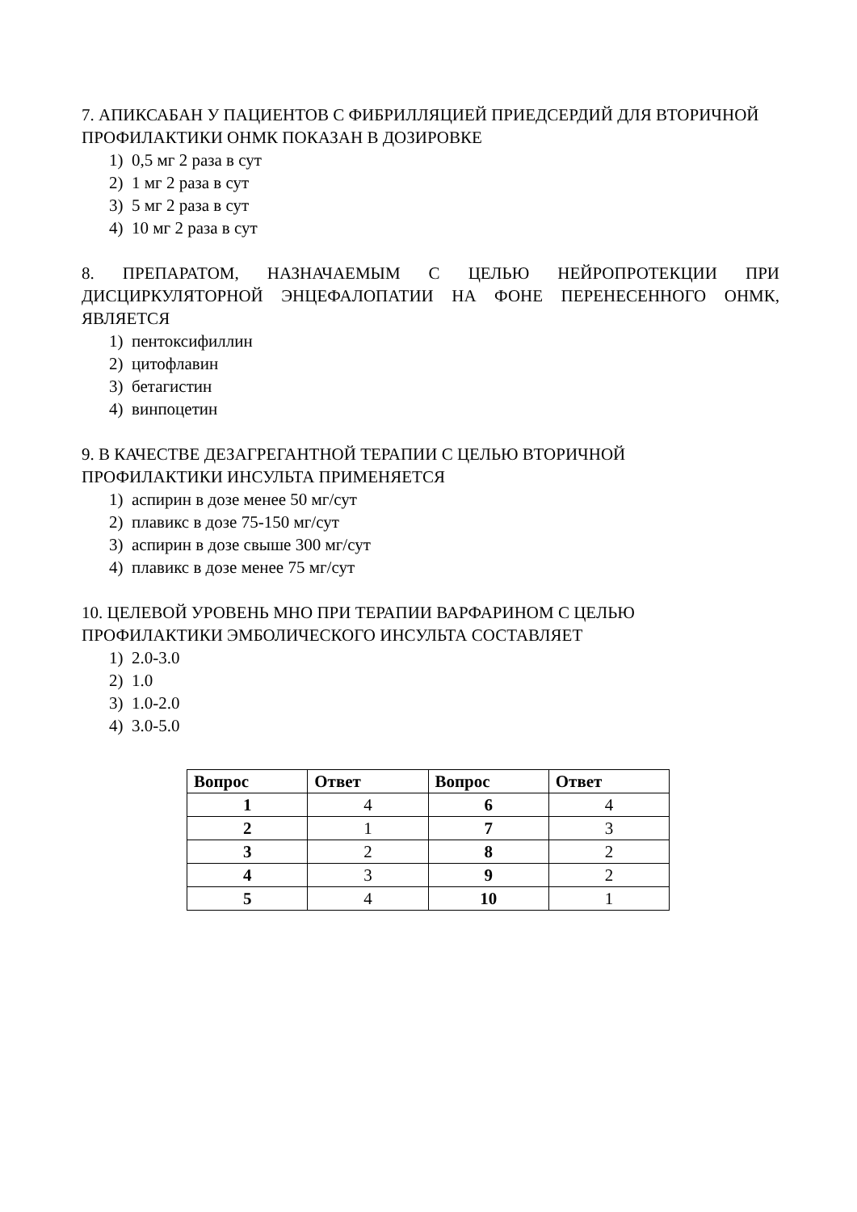7. АПИКСАБАН У ПАЦИЕНТОВ С ФИБРИЛЛЯЦИЕЙ ПРИЕДСЕРДИЙ ДЛЯ ВТОРИЧНОЙ ПРОФИЛАКТИКИ ОНМК ПОКАЗАН В ДОЗИРОВКЕ
1) 0,5 мг 2 раза в сут
2) 1 мг 2 раза в сут
3) 5 мг 2 раза в сут
4) 10 мг 2 раза в сут
8. ПРЕПАРАТОМ, НАЗНАЧАЕМЫМ С ЦЕЛЬЮ НЕЙРОПРОТЕКЦИИ ПРИ ДИСЦИРКУЛЯТОРНОЙ ЭНЦЕФАЛОПАТИИ НА ФОНЕ ПЕРЕНЕСЕННОГО ОНМК, ЯВЛЯЕТСЯ
1) пентоксифиллин
2) цитофлавин
3) бетагистин
4) винпоцетин
9. В КАЧЕСТВЕ ДЕЗАГРЕГАНТНОЙ ТЕРАПИИ С ЦЕЛЬЮ ВТОРИЧНОЙ
ПРОФИЛАКТИКИ ИНСУЛЬТА ПРИМЕНЯЕТСЯ
1) аспирин в дозе менее 50 мг/сут
2) плавикс в дозе 75-150 мг/сут
3) аспирин в дозе свыше 300 мг/сут
4) плавикс в дозе менее 75 мг/сут
10. ЦЕЛЕВОЙ УРОВЕНЬ МНО ПРИ ТЕРАПИИ ВАРФАРИНОМ С ЦЕЛЬЮ
ПРОФИЛАКТИКИ ЭМБОЛИЧЕСКОГО ИНСУЛЬТА СОСТАВЛЯЕТ
1) 2.0-3.0
2) 1.0
3) 1.0-2.0
4) 3.0-5.0
| Вопрос | Ответ | Вопрос | Ответ |
| --- | --- | --- | --- |
| 1 | 4 | 6 | 4 |
| 2 | 1 | 7 | 3 |
| 3 | 2 | 8 | 2 |
| 4 | 3 | 9 | 2 |
| 5 | 4 | 10 | 1 |